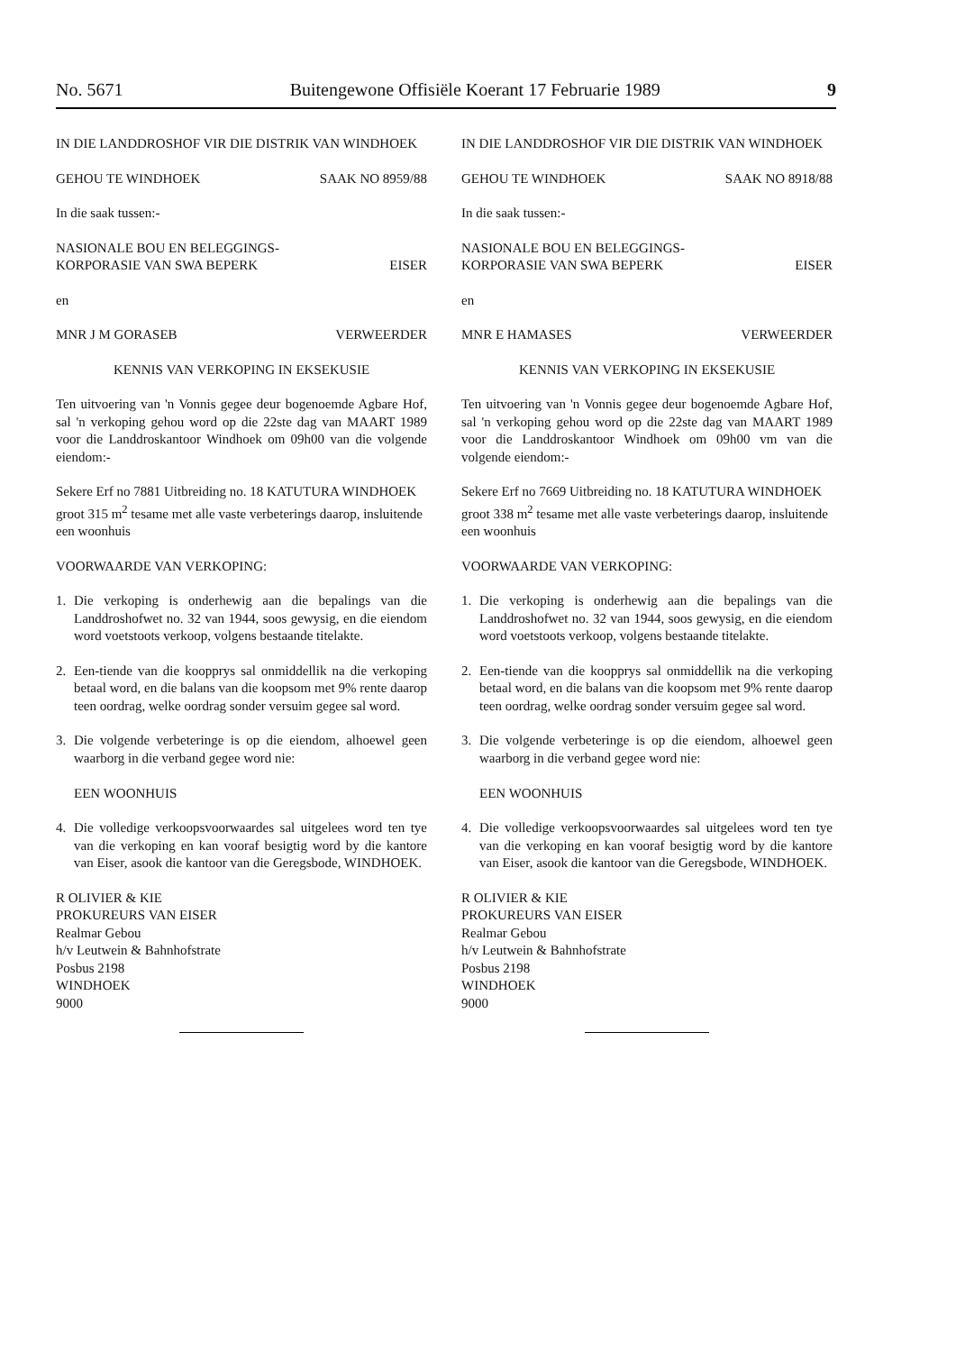No. 5671 Buitengewone Offisiële Koerant 17 Februarie 1989 9
IN DIE LANDDROSHOF VIR DIE DISTRIK VAN WINDHOEK
GEHOU TE WINDHOEK SAAK NO 8959/88
In die saak tussen:-
NASIONALE BOU EN BELEGGINGS-
KORPORASIE VAN SWA BEPERK
EISER
en
MNR J M GORASEB VERWEERDER
KENNIS VAN VERKOPING IN EKSEKUSIE
Ten uitvoering van 'n Vonnis gegee deur bogenoemde Agbare Hof, sal 'n verkoping gehou word op die 22ste dag van MAART 1989 voor die Landdroskantoor Windhoek om 09h00 van die volgende eiendom:-
Sekere Erf no 7881 Uitbreiding no. 18 KATUTURA WINDHOEK groot 315 m<sup>2</sup> tesame met alle vaste verbeterings daarop, insluitende een woonhuis
VOORWAARDE VAN VERKOPING:
1. Die verkoping is onderhewig aan die bepalings van die Landdroshofwet no. 32 van 1944, soos gewysig, en die eiendom word voetstoots verkoop, volgens bestaande titelakte.
2. Een-tiende van die koopprys sal onmiddellik na die verkoping betaal word, en die balans van die koopsom met 9% rente daarop teen oordrag, welke oordrag sonder versuim gegee sal word.
3. Die volgende verbeteringe is op die eiendom, alhoewel geen waarborg in die verband gegee word nie:
EEN WOONHUIS
4. Die volledige verkoopsvoorwaardes sal uitgelees word ten tye van die verkoping en kan vooraf besigtig word by die kantore van Eiser, asook die kantoor van die Geregsbode, WINDHOEK.
R OLIVIER & KIE
PROKUREURS VAN EISER
Realmar Gebou
h/v Leutwein & Bahnhofstrate
Posbus 2198
WINDHOEK
9000
IN DIE LANDDROSHOF VIR DIE DISTRIK VAN WINDHOEK
GEHOU TE WINDHOEK SAAK NO 8918/88
In die saak tussen:-
NASIONALE BOU EN BELEGGINGS-
KORPORASIE VAN SWA BEPERK
EISER
en
MNR E HAMASES VERWEERDER
KENNIS VAN VERKOPING IN EKSEKUSIE
Ten uitvoering van 'n Vonnis gegee deur bogenoemde Agbare Hof, sal 'n verkoping gehou word op die 22ste dag van MAART 1989 voor die Landdroskantoor Windhoek om 09h00 vm van die volgende eiendom:-
Sekere Erf no 7669 Uitbreiding no. 18 KATUTURA WINDHOEK groot 338 m<sup>2</sup> tesame met alle vaste verbeterings daarop, insluitende een woonhuis
VOORWAARDE VAN VERKOPING:
1. Die verkoping is onderhewig aan die bepalings van die Landdroshofwet no. 32 van 1944, soos gewysig, en die eiendom word voetstoots verkoop, volgens bestaande titelakte.
2. Een-tiende van die koopprys sal onmiddellik na die verkoping betaal word, en die balans van die koopsom met 9% rente daarop teen oordrag, welke oordrag sonder versuim gegee sal word.
3. Die volgende verbeteringe is op die eiendom, alhoewel geen waarborg in die verband gegee word nie:
EEN WOONHUIS
4. Die volledige verkoopsvoorwaardes sal uitgelees word ten tye van die verkoping en kan vooraf besigtig word by die kantore van Eiser, asook die kantoor van die Geregsbode, WINDHOEK.
R OLIVIER & KIE
PROKUREURS VAN EISER
Realmar Gebou
h/v Leutwein & Bahnhofstrate
Posbus 2198
WINDHOEK
9000